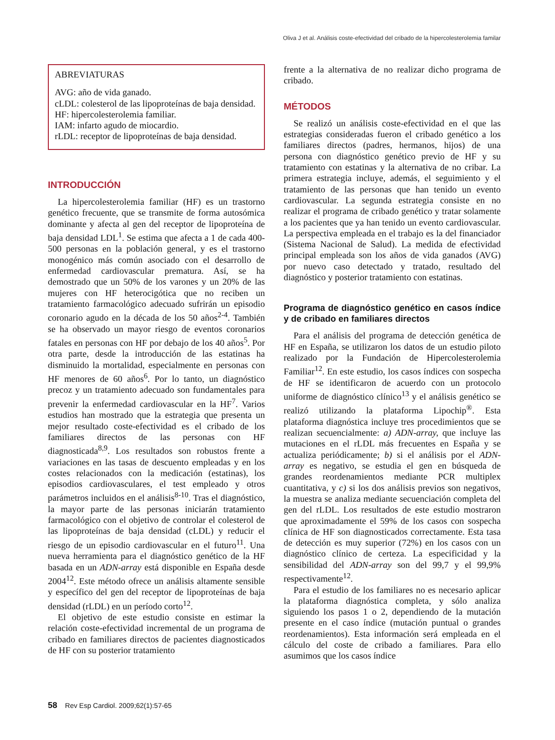Oliva J et al. Análisis coste-efectividad del cribado de la hipercolesterolemia familar
ABREVIATURAS
AVG: año de vida ganado.
cLDL: colesterol de las lipoproteínas de baja densidad.
HF: hipercolesterolemia familiar.
IAM: infarto agudo de miocardio.
rLDL: receptor de lipoproteínas de baja densidad.
INTRODUCCIÓN
La hipercolesterolemia familiar (HF) es un trastorno genético frecuente, que se transmite de forma autosómica dominante y afecta al gen del receptor de lipoproteína de baja densidad LDL<sup>1</sup>. Se estima que afecta a 1 de cada 400-500 personas en la población general, y es el trastorno monogénico más común asociado con el desarrollo de enfermedad cardiovascular prematura. Así, se ha demostrado que un 50% de los varones y un 20% de las mujeres con HF heterocigótica que no reciben un tratamiento farmacológico adecuado sufrirán un episodio coronario agudo en la década de los 50 años<sup>2-4</sup>. También se ha observado un mayor riesgo de eventos coronarios fatales en personas con HF por debajo de los 40 años<sup>5</sup>. Por otra parte, desde la introducción de las estatinas ha disminuido la mortalidad, especialmente en personas con HF menores de 60 años<sup>6</sup>. Por lo tanto, un diagnóstico precoz y un tratamiento adecuado son fundamentales para prevenir la enfermedad cardiovascular en la HF<sup>7</sup>. Varios estudios han mostrado que la estrategia que presenta un mejor resultado coste-efectividad es el cribado de los familiares directos de las personas con HF diagnosticada<sup>8,9</sup>. Los resultados son robustos frente a variaciones en las tasas de descuento empleadas y en los costes relacionados con la medicación (estatinas), los episodios cardiovasculares, el test empleado y otros parámetros incluidos en el análisis<sup>8-10</sup>. Tras el diagnóstico, la mayor parte de las personas iniciarán tratamiento farmacológico con el objetivo de controlar el colesterol de las lipoproteínas de baja densidad (cLDL) y reducir el riesgo de un episodio cardiovascular en el futuro<sup>11</sup>. Una nueva herramienta para el diagnóstico genético de la HF basada en un ADN-array está disponible en España desde 2004<sup>12</sup>. Este método ofrece un análisis altamente sensible y específico del gen del receptor de lipoproteínas de baja densidad (rLDL) en un período corto<sup>12</sup>.
El objetivo de este estudio consiste en estimar la relación coste-efectividad incremental de un programa de cribado en familiares directos de pacientes diagnosticados de HF con su posterior tratamiento
frente a la alternativa de no realizar dicho programa de cribado.
MÉTODOS
Se realizó un análisis coste-efectividad en el que las estrategias consideradas fueron el cribado genético a los familiares directos (padres, hermanos, hijos) de una persona con diagnóstico genético previo de HF y su tratamiento con estatinas y la alternativa de no cribar. La primera estrategia incluye, además, el seguimiento y el tratamiento de las personas que han tenido un evento cardiovascular. La segunda estrategia consiste en no realizar el programa de cribado genético y tratar solamente a los pacientes que ya han tenido un evento cardiovascular. La perspectiva empleada en el trabajo es la del financiador (Sistema Nacional de Salud). La medida de efectividad principal empleada son los años de vida ganados (AVG) por nuevo caso detectado y tratado, resultado del diagnóstico y posterior tratamiento con estatinas.
Programa de diagnóstico genético en casos índice y de cribado en familiares directos
Para el análisis del programa de detección genética de HF en España, se utilizaron los datos de un estudio piloto realizado por la Fundación de Hipercolesterolemia Familiar<sup>12</sup>. En este estudio, los casos índices con sospecha de HF se identificaron de acuerdo con un protocolo uniforme de diagnóstico clínico<sup>13</sup> y el análisis genético se realizó utilizando la plataforma Lipochip<sup>®</sup>. Esta plataforma diagnóstica incluye tres procedimientos que se realizan secuencialmente: a) ADN-array, que incluye las mutaciones en el rLDL más frecuentes en España y se actualiza periódicamente; b) si el análisis por el ADN-array es negativo, se estudia el gen en búsqueda de grandes reordenamientos mediante PCR multiplex cuantitativa, y c) si los dos análisis previos son negativos, la muestra se analiza mediante secuenciación completa del gen del rLDL. Los resultados de este estudio mostraron que aproximadamente el 59% de los casos con sospecha clínica de HF son diagnosticados correctamente. Esta tasa de detección es muy superior (72%) en los casos con un diagnóstico clínico de certeza. La especificidad y la sensibilidad del ADN-array son del 99,7 y el 99,9% respectivamente<sup>12</sup>.
Para el estudio de los familiares no es necesario aplicar la plataforma diagnóstica completa, y sólo analiza siguiendo los pasos 1 o 2, dependiendo de la mutación presente en el caso índice (mutación puntual o grandes reordenamientos). Esta información será empleada en el cálculo del coste de cribado a familiares. Para ello asumimos que los casos índice
58 Rev Esp Cardiol. 2009;62(1):57-65